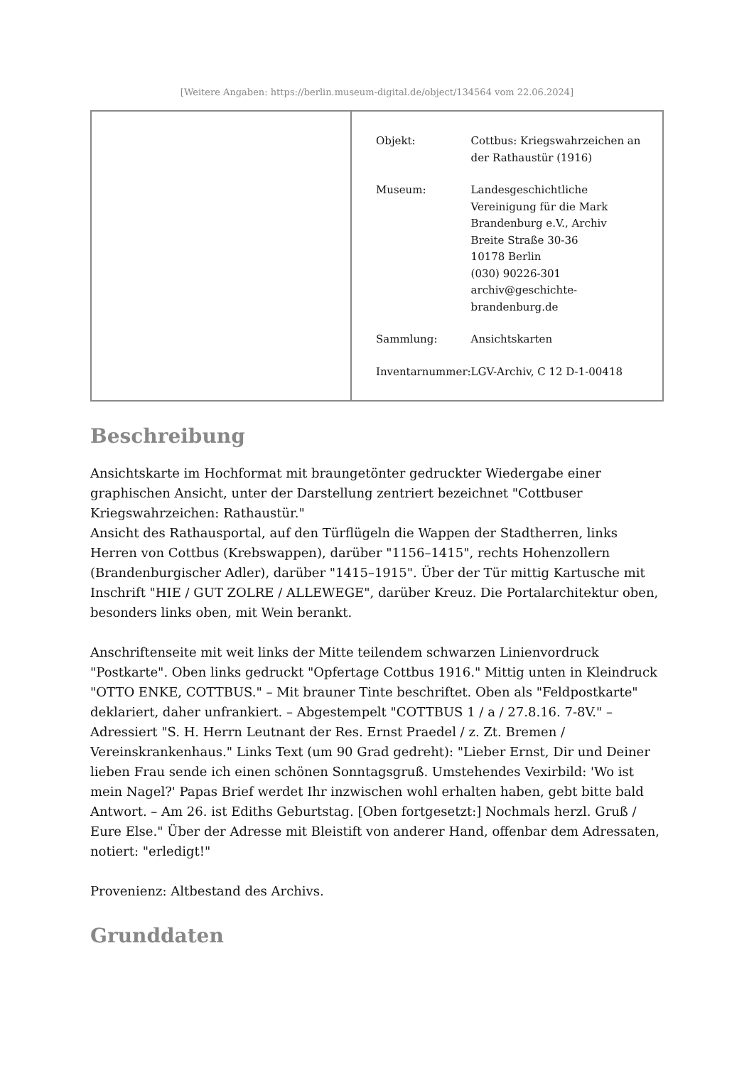[Weitere Angaben: https://berlin.museum-digital.de/object/134564 vom 22.06.2024]
| Objekt: | Cottbus: Kriegswahrzeichen an der Rathaustür (1916) |
| Museum: | Landesgeschichtliche Vereinigung für die Mark Brandenburg e.V., Archiv Breite Straße 30-36 10178 Berlin (030) 90226-301 archiv@geschichte- brandenburg.de |
| Sammlung: | Ansichtskarten |
| Inventarnummer: | LGV-Archiv, C 12 D-1-00418 |
Beschreibung
Ansichtskarte im Hochformat mit braungetönter gedruckter Wiedergabe einer graphischen Ansicht, unter der Darstellung zentriert bezeichnet "Cottbuser Kriegswahrzeichen: Rathaustür."
Ansicht des Rathausportal, auf den Türflügeln die Wappen der Stadtherren, links Herren von Cottbus (Krebswappen), darüber "1156–1415", rechts Hohenzollern (Brandenburgischer Adler), darüber "1415–1915". Über der Tür mittig Kartusche mit Inschrift "HIE / GUT ZOLRE / ALLEWEGE", darüber Kreuz. Die Portalarchitektur oben, besonders links oben, mit Wein berankt.
Anschriftenseite mit weit links der Mitte teilendem schwarzen Linienvordruck "Postkarte". Oben links gedruckt "Opfertage Cottbus 1916." Mittig unten in Kleindruck "OTTO ENKE, COTTBUS." – Mit brauner Tinte beschriftet. Oben als "Feldpostkarte" deklariert, daher unfrankiert. – Abgestempelt "COTTBUS 1 / a / 27.8.16. 7-8V." – Adressiert "S. H. Herrn Leutnant der Res. Ernst Praedel / z. Zt. Bremen / Vereinskrankenhaus." Links Text (um 90 Grad gedreht): "Lieber Ernst, Dir und Deiner lieben Frau sende ich einen schönen Sonntagsgruß. Umstehendes Vexirbild: 'Wo ist mein Nagel?' Papas Brief werdet Ihr inzwischen wohl erhalten haben, gebt bitte bald Antwort. – Am 26. ist Ediths Geburtstag. [Oben fortgesetzt:] Nochmals herzl. Gruß / Eure Else." Über der Adresse mit Bleistift von anderer Hand, offenbar dem Adressaten, notiert: "erledigt!"
Provenienz: Altbestand des Archivs.
Grunddaten